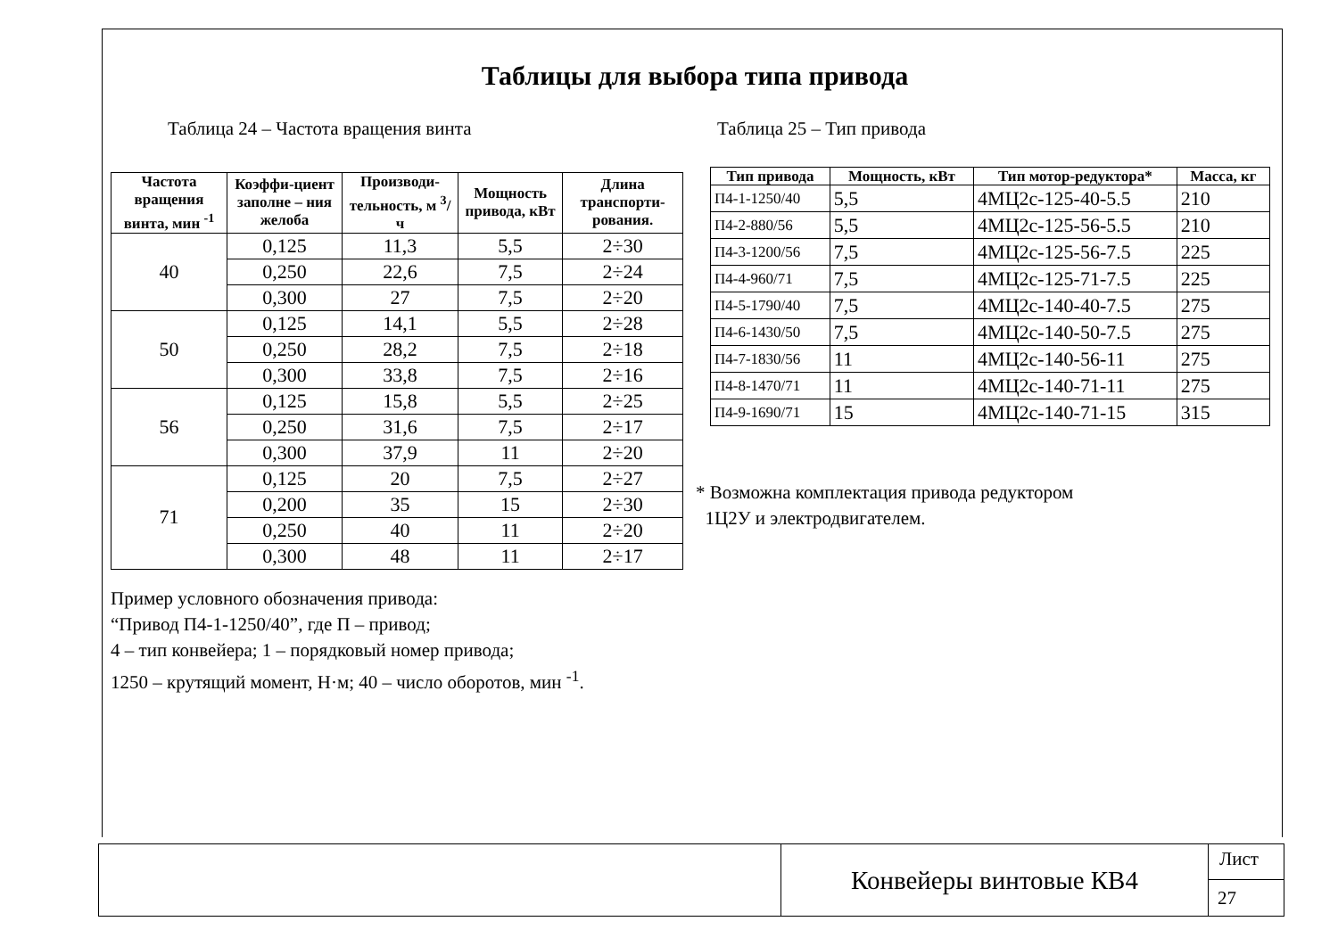Таблицы для выбора типа привода
Таблица 24 – Частота вращения винта
| Частота вращения винта, мин <sup>-1</sup> | Коэффи-циент заполне – ния желоба | Производи-тельность, м <sup>3</sup>/ ч | Мощность привода, кВт | Длина транспорти-рования. |
| --- | --- | --- | --- | --- |
| 40 | 0,125 | 11,3 | 5,5 | 2÷30 |
| | 0,250 | 22,6 | 7,5 | 2÷24 |
| | 0,300 | 27 | 7,5 | 2÷20 |
| 50 | 0,125 | 14,1 | 5,5 | 2÷28 |
| | 0,250 | 28,2 | 7,5 | 2÷18 |
| | 0,300 | 33,8 | 7,5 | 2÷16 |
| 56 | 0,125 | 15,8 | 5,5 | 2÷25 |
| | 0,250 | 31,6 | 7,5 | 2÷17 |
| | 0,300 | 37,9 | 11 | 2÷20 |
| 71 | 0,125 | 20 | 7,5 | 2÷27 |
| | 0,200 | 35 | 15 | 2÷30 |
| | 0,250 | 40 | 11 | 2÷20 |
| | 0,300 | 48 | 11 | 2÷17 |
Пример условного обозначения привода:
“Привод П4-1-1250/40”, где П – привод;
4 – тип конвейера; 1 – порядковый номер привода;
1250 – крутящий момент, Н·м; 40 – число оборотов, мин <sup>-1</sup>.
Таблица 25 – Тип привода
| Тип привода | Мощность, кВт | Тип мотор-редуктора* | Масса, кг |
| --- | --- | --- | --- |
| П4-1-1250/40 | 5,5 | 4МЦ2с-125-40-5.5 | 210 |
| П4-2-880/56 | 5,5 | 4МЦ2с-125-56-5.5 | 210 |
| П4-3-1200/56 | 7,5 | 4МЦ2с-125-56-7.5 | 225 |
| П4-4-960/71 | 7,5 | 4МЦ2с-125-71-7.5 | 225 |
| П4-5-1790/40 | 7,5 | 4МЦ2с-140-40-7.5 | 275 |
| П4-6-1430/50 | 7,5 | 4МЦ2с-140-50-7.5 | 275 |
| П4-7-1830/56 | 11 | 4МЦ2с-140-56-11 | 275 |
| П4-8-1470/71 | 11 | 4МЦ2с-140-71-11 | 275 |
| П4-9-1690/71 | 15 | 4МЦ2с-140-71-15 | 315 |
* Возможна комплектация привода редуктором
1Ц2У и электродвигателем.
Конвейеры винтовые КВ4
Лист
27